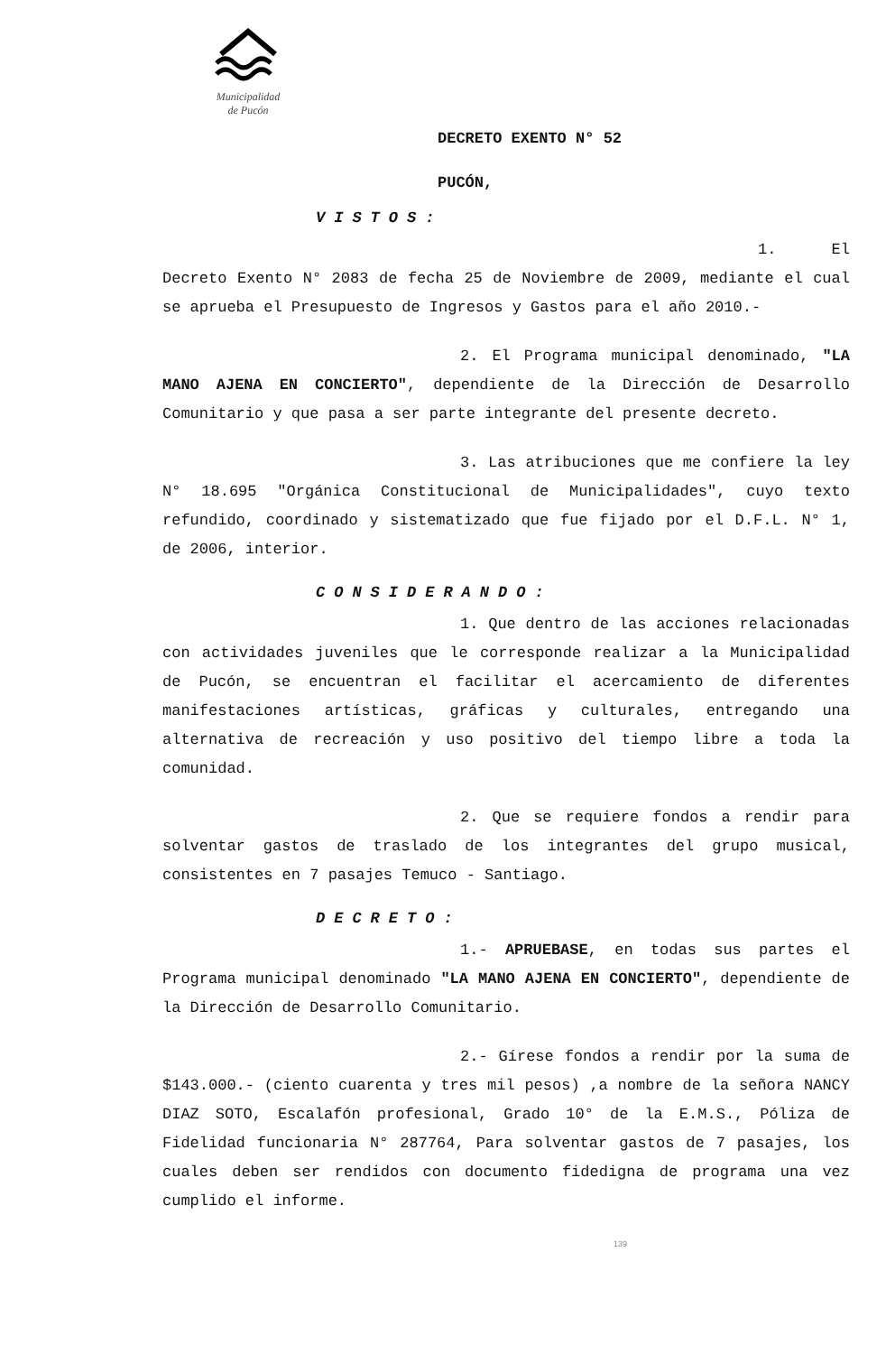Municipalidad
de Pucón
DECRETO EXENTO N° 52
PUCÓN,
VISTOS:
1. El Decreto Exento N° 2083 de fecha 25 de Noviembre de 2009, mediante el cual se aprueba el Presupuesto de Ingresos y Gastos para el año 2010.-
2. El Programa municipal denominado, "LA MANO AJENA EN CONCIERTO", dependiente de la Dirección de Desarrollo Comunitario y que pasa a ser parte integrante del presente decreto.
3. Las atribuciones que me confiere la ley N° 18.695 "Orgánica Constitucional de Municipalidades", cuyo texto refundido, coordinado y sistematizado que fue fijado por el D.F.L. N° 1, de 2006, interior.
CONSIDERANDO:
1. Que dentro de las acciones relacionadas con actividades juveniles que le corresponde realizar a la Municipalidad de Pucón, se encuentran el facilitar el acercamiento de diferentes manifestaciones artísticas, gráficas y culturales, entregando una alternativa de recreación y uso positivo del tiempo libre a toda la comunidad.
2. Que se requiere fondos a rendir para solventar gastos de traslado de los integrantes del grupo musical, consistentes en 7 pasajes Temuco - Santiago.
DECRETO:
1.- APRUEBASE, en todas sus partes el Programa municipal denominado "LA MANO AJENA EN CONCIERTO", dependiente de la Dirección de Desarrollo Comunitario.
2.- Gírese fondos a rendir por la suma de $143.000.- (ciento cuarenta y tres mil pesos) ,a nombre de la señora NANCY DIAZ SOTO, Escalafón profesional, Grado 10° de la E.M.S., Póliza de Fidelidad funcionaria N° 287764, Para solventar gastos de 7 pasajes, los cuales deben ser rendidos con documento fidedigna de programa una vez cumplido el informe.
139